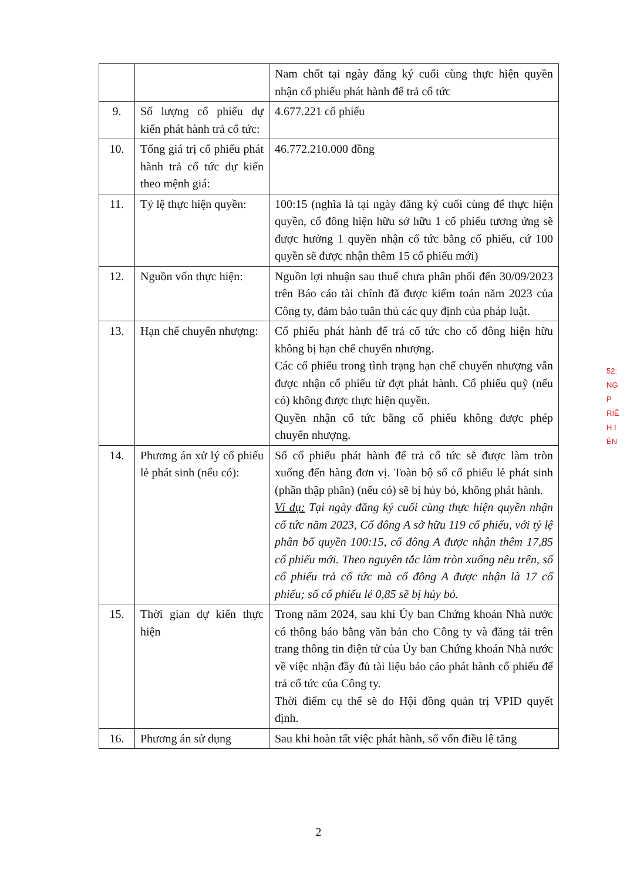| | | Nam chốt tại ngày đăng ký cuối cùng thực hiện quyền nhận cổ phiếu phát hành để trả cổ tức |
| 9. | Số lượng cổ phiếu dự kiến phát hành trả cổ tức: | 4.677.221 cổ phiếu |
| 10. | Tổng giá trị cổ phiếu phát hành trả cổ tức dự kiến theo mệnh giá: | 46.772.210.000 đồng |
| 11. | Tỷ lệ thực hiện quyền: | 100:15 (nghĩa là tại ngày đăng ký cuối cùng để thực hiện quyền, cổ đông hiện hữu sở hữu 1 cổ phiếu tương ứng sẽ được hưởng 1 quyền nhận cổ tức bằng cổ phiếu, cứ 100 quyền sẽ được nhận thêm 15 cổ phiếu mới) |
| 12. | Nguồn vốn thực hiện: | Nguồn lợi nhuận sau thuế chưa phân phối đến 30/09/2023 trên Báo cáo tài chính đã được kiểm toán năm 2023 của Công ty, đảm bảo tuân thủ các quy định của pháp luật. |
| 13. | Hạn chế chuyển nhượng: | Cổ phiếu phát hành để trả cổ tức cho cổ đông hiện hữu không bị hạn chế chuyển nhượng. Các cổ phiếu trong tình trạng hạn chế chuyển nhượng vẫn được nhận cổ phiếu từ đợt phát hành. Cổ phiếu quỹ (nếu có) không được thực hiện quyền. Quyền nhận cổ tức bằng cổ phiếu không được phép chuyển nhượng. |
| 14. | Phương án xử lý cổ phiếu lẻ phát sinh (nếu có): | Số cổ phiếu phát hành để trả cổ tức sẽ được làm tròn xuống đến hàng đơn vị. Toàn bộ số cổ phiếu lẻ phát sinh (phần thập phân) (nếu có) sẽ bị hủy bỏ, không phát hành. Ví dụ: Tại ngày đăng ký cuối cùng thực hiện quyền nhận cổ tức năm 2023, Cổ đông A sở hữu 119 cổ phiếu, với tỷ lệ phân bổ quyền 100:15, cổ đông A được nhận thêm 17,85 cổ phiếu mới. Theo nguyên tắc làm tròn xuống nêu trên, số cổ phiếu trả cổ tức mà cổ đông A được nhận là 17 cổ phiếu; số cổ phiếu lẻ 0,85 sẽ bị hủy bỏ. |
| 15. | Thời gian dự kiến thực hiện | Trong năm 2024, sau khi Ủy ban Chứng khoán Nhà nước có thông báo bằng văn bản cho Công ty và đăng tải trên trang thông tin điện tử của Ủy ban Chứng khoán Nhà nước về việc nhận đầy đủ tài liệu báo cáo phát hành cổ phiếu để trả cổ tức của Công ty. Thời điểm cụ thể sẽ do Hội đồng quản trị VPID quyết định. |
| 16. | Phương án sử dụng | Sau khi hoàn tất việc phát hành, số vốn điều lệ tăng |
2
52:
NG
P
RIÊ
H I
ÊN